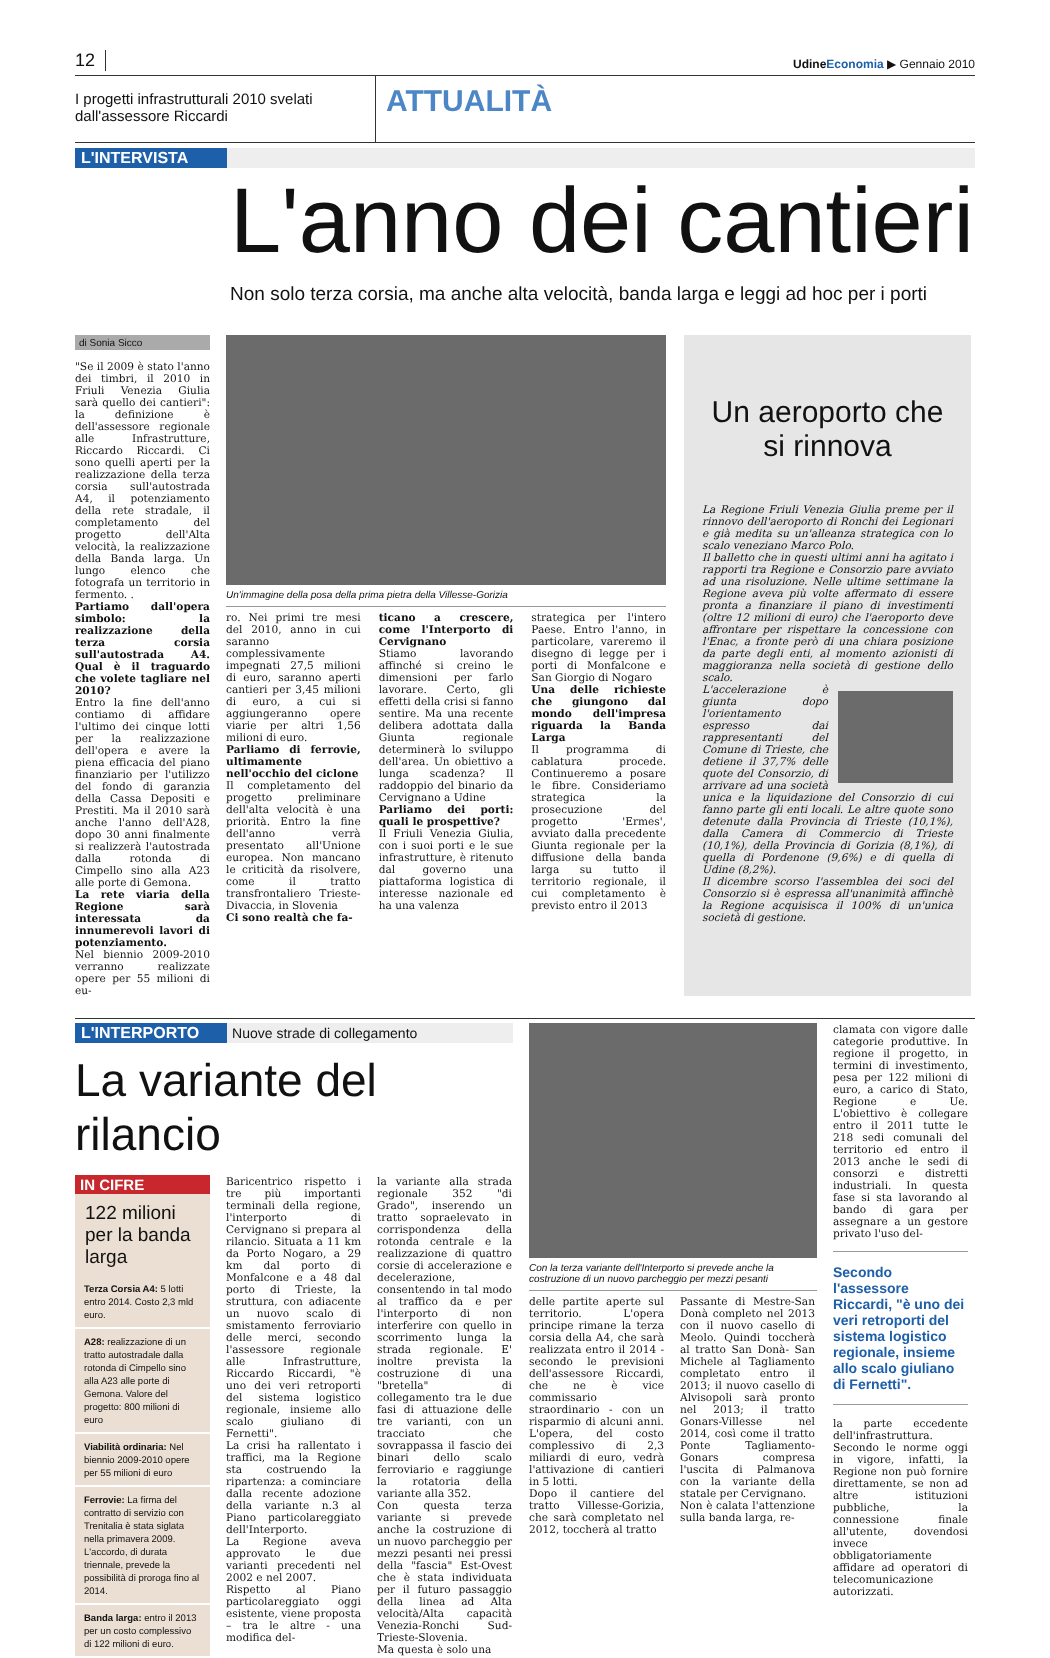12 Udine Economia ▶ Gennaio 2010
I progetti infrastrutturali 2010 svelati dall'assessore Riccardi
ATTUALITÀ
L'INTERVISTA
L'anno dei cantieri
Non solo terza corsia, ma anche alta velocità, banda larga e leggi ad hoc per i porti
di Sonia Sicco
"Se il 2009 è stato l'anno dei timbri, il 2010 in Friuli Venezia Giulia sarà quello dei cantieri": la definizione è dell'assessore regionale alle Infrastrutture, Riccardo Riccardi. Ci sono quelli aperti per la realizzazione della terza corsia sull'autostrada A4, il potenziamento della rete stradale, il completamento del progetto dell'Alta velocità, la realizzazione della Banda larga. Un lungo elenco che fotografa un territorio in fermento. .
Partiamo dall'opera simbolo: la realizzazione della terza corsia sull'autostrada A4. Qual è il traguardo che volete tagliare nel 2010?
Entro la fine dell'anno contiamo di affidare l'ultimo dei cinque lotti per la realizzazione dell'opera e avere la piena efficacia del piano finanziario per l'utilizzo del fondo di garanzia della Cassa Depositi e Prestiti. Ma il 2010 sarà anche l'anno dell'A28, dopo 30 anni finalmente si realizzerà l'autostrada dalla rotonda di Cimpello sino alla A23 alle porte di Gemona.
La rete viaria della Regione sarà interessata da innumerevoli lavori di potenziamento.
Nel biennio 2009-2010 verranno realizzate opere per 55 milioni di eu-
Un'immagine della posa della prima pietra della Villesse-Gorizia
ro. Nei primi tre mesi del 2010, anno in cui saranno complessivamente impegnati 27,5 milioni di euro, saranno aperti cantieri per 3,45 milioni di euro, a cui si aggiungeranno opere viarie per altri 1,56 milioni di euro.
Parliamo di ferrovie, ultimamente nell'occhio del ciclone
Il completamento del progetto preliminare dell'alta velocità è una priorità. Entro la fine dell'anno verrà presentato all'Unione europea. Non mancano le criticità da risolvere, come il tratto transfrontaliero Trieste-Divaccia, in Slovenia
Ci sono realtà che fa-
ticano a crescere, come l'Interporto di Cervignano
Stiamo lavorando affinché si creino le dimensioni per farlo lavorare. Certo, gli effetti della crisi si fanno sentire. Ma una recente delibera adottata dalla Giunta regionale determinerà lo sviluppo dell'area. Un obiettivo a lunga scadenza? Il raddoppio del binario da Cervignano a Udine
Parliamo dei porti: quali le prospettive?
Il Friuli Venezia Giulia, con i suoi porti e le sue infrastrutture, è ritenuto dal governo una piattaforma logistica di interesse nazionale ed ha una valenza
strategica per l'intero Paese. Entro l'anno, in particolare, vareremo il disegno di legge per i porti di Monfalcone e San Giorgio di Nogaro
Una delle richieste che giungono dal mondo dell'impresa riguarda la Banda Larga
Il programma di cablatura procede. Continueremo a posare le fibre. Consideriamo strategica la prosecuzione del progetto 'Ermes', avviato dalla precedente Giunta regionale per la diffusione della banda larga su tutto il territorio regionale, il cui completamento è previsto entro il 2013
Un aeroporto che si rinnova
La Regione Friuli Venezia Giulia preme per il rinnovo dell'aeroporto di Ronchi dei Legionari e già medita su un'alleanza strategica con lo scalo veneziano Marco Polo.
Il balletto che in questi ultimi anni ha agitato i rapporti tra Regione e Consorzio pare avviato ad una risoluzione. Nelle ultime settimane la Regione aveva più volte affermato di essere pronta a finanziare il piano di investimenti (oltre 12 milioni di euro) che l'aeroporto deve affrontare per rispettare la concessione con l'Enac, a fronte però di una chiara posizione da parte degli enti, al momento azionisti di maggioranza nella società di gestione dello scalo.
L'accelerazione è giunta dopo l'orientamento espresso dai rappresentanti del Comune di Trieste, che detiene il 37,7% delle quote del Consorzio, di arrivare ad una società unica e la liquidazione del Consorzio di cui fanno parte gli enti locali. Le altre quote sono detenute dalla Provincia di Trieste (10,1%), dalla Camera di Commercio di Trieste (10,1%), della Provincia di Gorizia (8,1%), di quella di Pordenone (9,6%) e di quella di Udine (8,2%).
Il dicembre scorso l'assemblea dei soci del Consorzio si è espressa all'unanimità affinchè la Regione acquisisca il 100% di un'unica società di gestione.
L'INTERPORTO Nuove strade di collegamento
La variante del rilancio
IN CIFRE
122 milioni per la banda larga
Terza Corsia A4: 5 lotti entro 2014. Costo 2,3 mld euro.
A28: realizzazione di un tratto autostradale dalla rotonda di Cimpello sino alla A23 alle porte di Gemona. Valore del progetto: 800 milioni di euro
Viabilità ordinaria: Nel biennio 2009-2010 opere per 55 milioni di euro
Ferrovie: La firma del contratto di servizio con Trenitalia è stata siglata nella primavera 2009. L'accordo, di durata triennale, prevede la possibilità di proroga fino al 2014.
Banda larga: entro il 2013 per un costo complessivo di 122 milioni di euro.
Baricentrico rispetto i tre più importanti terminali della regione, l'interporto di Cervignano si prepara al rilancio. Situata a 11 km da Porto Nogaro, a 29 km dal porto di Monfalcone e a 48 dal porto di Trieste, la struttura, con adiacente un nuovo scalo di smistamento ferroviario delle merci, secondo l'assessore regionale alle Infrastrutture, Riccardo Riccardi, "è uno dei veri retroporti del sistema logistico regionale, insieme allo scalo giuliano di Fernetti".
La crisi ha rallentato i traffici, ma la Regione sta costruendo la ripartenza: a cominciare dalla recente adozione della variante n.3 al Piano particolareggiato dell'Interporto.
La Regione aveva approvato le due varianti precedenti nel 2002 e nel 2007.
Rispetto al Piano particolareggiato oggi esistente, viene proposta – tra le altre - una modifica del-
la variante alla strada regionale 352 "di Grado", inserendo un tratto sopraelevato in corrispondenza della rotonda centrale e la realizzazione di quattro corsie di accelerazione e decelerazione, consentendo in tal modo al traffico da e per l'interporto di non interferire con quello in scorrimento lunga la strada regionale. E' inoltre prevista la costruzione di una "bretella" di collegamento tra le due fasi di attuazione delle tre varianti, con un tracciato che sovrappassa il fascio dei binari dello scalo ferroviario e raggiunge la rotatoria della variante alla 352.
Con questa terza variante si prevede anche la costruzione di un nuovo parcheggio per mezzi pesanti nei pressi della "fascia" Est-Ovest che è stata individuata per il futuro passaggio della linea ad Alta velocità/Alta capacità Venezia-Ronchi Sud-Trieste-Slovenia.
Ma questa è solo una
Con la terza variante dell'Interporto si prevede anche la costruzione di un nuovo parcheggio per mezzi pesanti
delle partite aperte sul territorio. L'opera principe rimane la terza corsia della A4, che sarà realizzata entro il 2014 - secondo le previsioni dell'assessore Riccardi, che ne è vice commissario straordinario - con un risparmio di alcuni anni. L'opera, del costo complessivo di 2,3 miliardi di euro, vedrà l'attivazione di cantieri in 5 lotti.
Dopo il cantiere del tratto Villesse-Gorizia, che sarà completato nel 2012, toccherà al tratto
Passante di Mestre-San Donà completo nel 2013 con il nuovo casello di Meolo. Quindi toccherà al tratto San Donà- San Michele al Tagliamento completato entro il 2013; il nuovo casello di Alvisopoli sarà pronto nel 2013; il tratto Gonars-Villesse nel 2014, così come il tratto Ponte Tagliamento-Gonars compresa l'uscita di Palmanova con la variante della statale per Cervignano.
Non è calata l'attenzione sulla banda larga, re-
clamata con vigore dalle categorie produttive. In regione il progetto, in termini di investimento, pesa per 122 milioni di euro, a carico di Stato, Regione e Ue. L'obiettivo è collegare entro il 2011 tutte le 218 sedi comunali del territorio ed entro il 2013 anche le sedi di consorzi e distretti industriali. In questa fase si sta lavorando al bando di gara per assegnare a un gestore privato l'uso del-
Secondo l'assessore Riccardi, "è uno dei veri retroporti del sistema logistico regionale, insieme allo scalo giuliano di Fernetti".
la parte eccedente dell'infrastruttura. Secondo le norme oggi in vigore, infatti, la Regione non può fornire direttamente, se non ad altre istituzioni pubbliche, la connessione finale all'utente, dovendosi invece obbligatoriamente affidare ad operatori di telecomunicazione autorizzati.